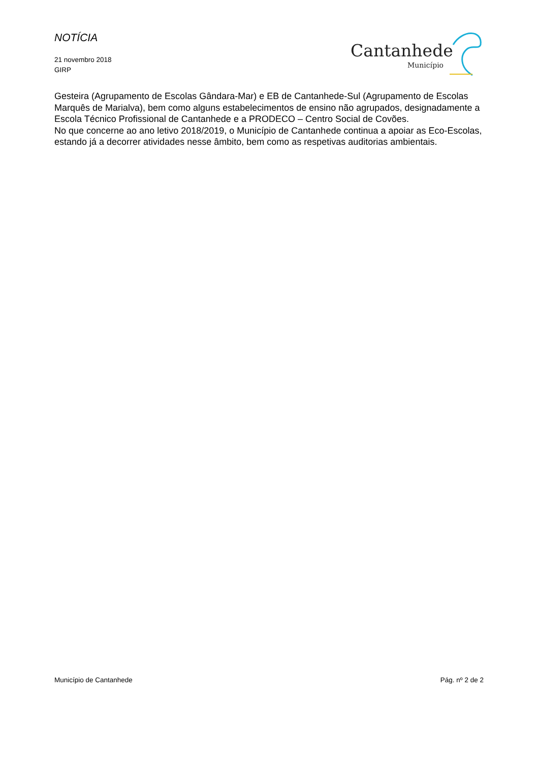NOTÍCIA
21 novembro 2018
GIRP
Cantanhede
Município
Gesteira (Agrupamento de Escolas Gândara-Mar) e EB de Cantanhede-Sul (Agrupamento de Escolas Marquês de Marialva), bem como alguns estabelecimentos de ensino não agrupados, designadamente a Escola Técnico Profissional de Cantanhede e a PRODECO – Centro Social de Covões.
No que concerne ao ano letivo 2018/2019, o Município de Cantanhede continua a apoiar as Eco-Escolas, estando já a decorrer atividades nesse âmbito, bem como as respetivas auditorias ambientais.
Município de Cantanhede Pág. nº 2 de 2